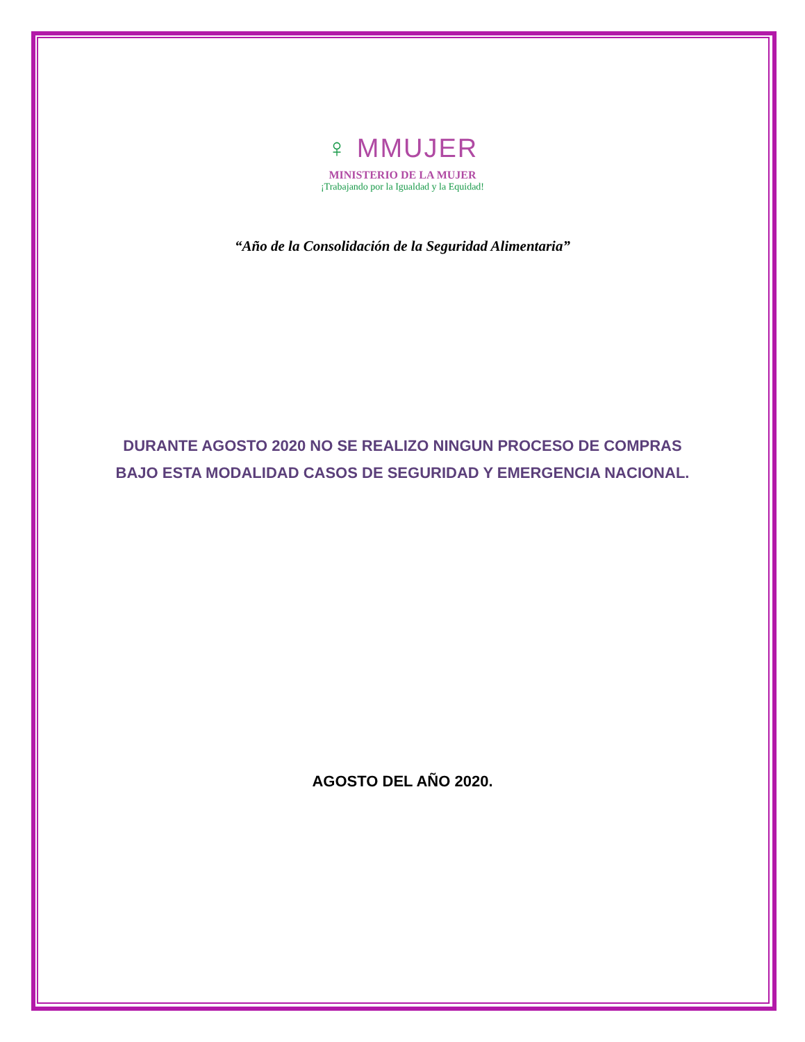♀ MMUJER
MINISTERIO DE LA MUJER
¡Trabajando por la Igualdad y la Equidad!
“Año de la Consolidación de la Seguridad Alimentaria”
DURANTE AGOSTO 2020 NO SE REALIZO NINGUN PROCESO DE COMPRAS
BAJO ESTA MODALIDAD CASOS DE SEGURIDAD Y EMERGENCIA NACIONAL.
AGOSTO DEL AÑO 2020.